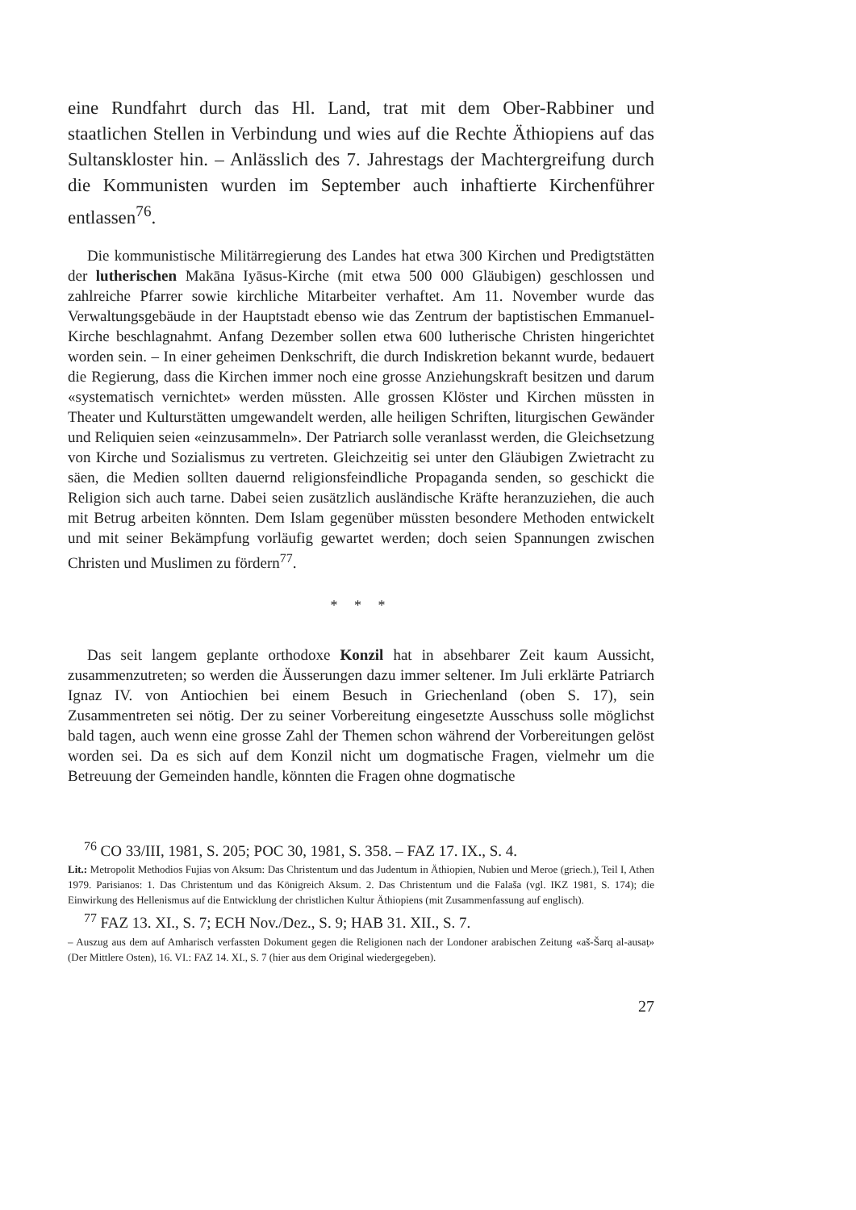eine Rundfahrt durch das Hl. Land, trat mit dem Ober-Rabbiner und staatlichen Stellen in Verbindung und wies auf die Rechte Äthiopiens auf das Sultanskloster hin. – Anlässlich des 7. Jahrestags der Machtergreifung durch die Kommunisten wurden im September auch inhaftierte Kirchenführer entlassen<sup>76</sup>.
Die kommunistische Militärregierung des Landes hat etwa 300 Kirchen und Predigtstätten der lutherischen Makāna Iyāsus-Kirche (mit etwa 500 000 Gläubigen) geschlossen und zahlreiche Pfarrer sowie kirchliche Mitarbeiter verhaftet. Am 11. November wurde das Verwaltungsgebäude in der Hauptstadt ebenso wie das Zentrum der baptistischen Emmanuel-Kirche beschlagnahmt. Anfang Dezember sollen etwa 600 lutherische Christen hingerichtet worden sein. – In einer geheimen Denkschrift, die durch Indiskretion bekannt wurde, bedauert die Regierung, dass die Kirchen immer noch eine grosse Anziehungskraft besitzen und darum «systematisch vernichtet» werden müssten. Alle grossen Klöster und Kirchen müssten in Theater und Kulturstätten umgewandelt werden, alle heiligen Schriften, liturgischen Gewänder und Reliquien seien «einzusammeln». Der Patriarch solle veranlasst werden, die Gleichsetzung von Kirche und Sozialismus zu vertreten. Gleichzeitig sei unter den Gläubigen Zwietracht zu säen, die Medien sollten dauernd religionsfeindliche Propaganda senden, so geschickt die Religion sich auch tarne. Dabei seien zusätzlich ausländische Kräfte heranzuziehen, die auch mit Betrug arbeiten könnten. Dem Islam gegenüber müssten besondere Methoden entwickelt und mit seiner Bekämpfung vorläufig gewartet werden; doch seien Spannungen zwischen Christen und Muslimen zu fördern<sup>77</sup>.
* * *
Das seit langem geplante orthodoxe Konzil hat in absehbarer Zeit kaum Aussicht, zusammenzutreten; so werden die Äusserungen dazu immer seltener. Im Juli erklärte Patriarch Ignaz IV. von Antiochien bei einem Besuch in Griechenland (oben S. 17), sein Zusammentreten sei nötig. Der zu seiner Vorbereitung eingesetzte Ausschuss solle möglichst bald tagen, auch wenn eine grosse Zahl der Themen schon während der Vorbereitungen gelöst worden sei. Da es sich auf dem Konzil nicht um dogmatische Fragen, vielmehr um die Betreuung der Gemeinden handle, könnten die Fragen ohne dogmatische
<sup>76</sup> CO 33/III, 1981, S. 205; POC 30, 1981, S. 358. – FAZ 17. IX., S. 4.
Lit.: Metropolit Methodios Fujias von Aksum: Das Christentum und das Judentum in Äthiopien, Nubien und Meroe (griech.), Teil I, Athen 1979. Parisianos: 1. Das Christentum und das Königreich Aksum. 2. Das Christentum und die Falaša (vgl. IKZ 1981, S. 174); die Einwirkung des Hellenismus auf die Entwicklung der christlichen Kultur Äthiopiens (mit Zusammenfassung auf englisch).
<sup>77</sup> FAZ 13. XI., S. 7; ECH Nov./Dez., S. 9; HAB 31. XII., S. 7.
– Auszug aus dem auf Amharisch verfassten Dokument gegen die Religionen nach der Londoner arabischen Zeitung «aš-Šarq al-ausaṭ» (Der Mittlere Osten), 16. VI.: FAZ 14. XI., S. 7 (hier aus dem Original wiedergegeben).
27